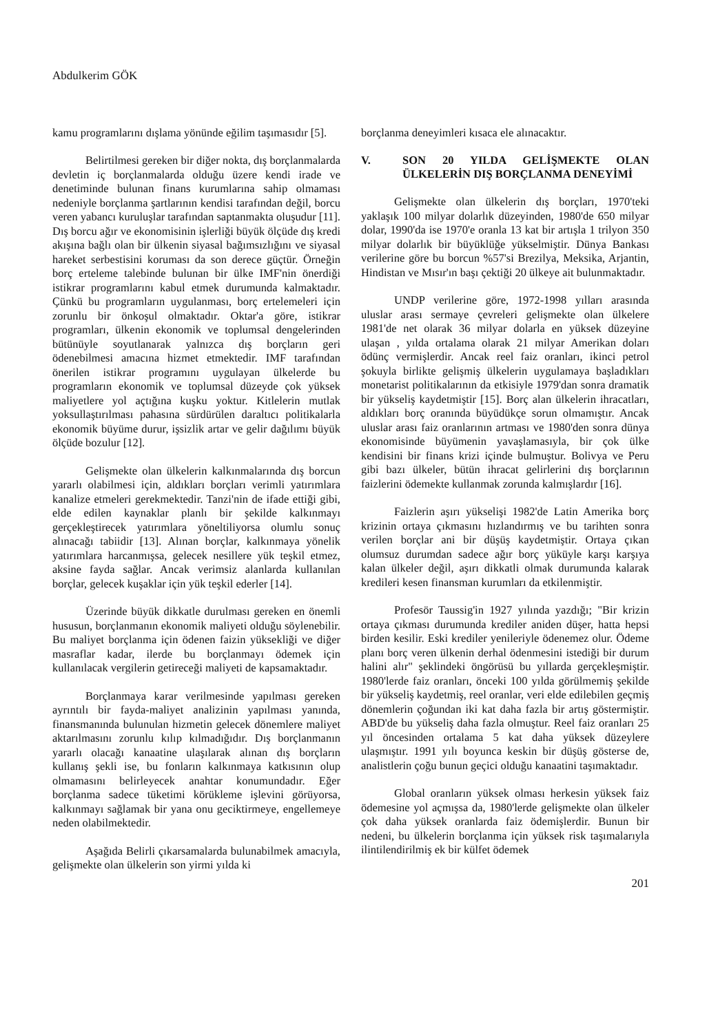Abdulkerim GÖK
kamu programlarını dışlama yönünde eğilim taşımasıdır [5].
Belirtilmesi gereken bir diğer nokta, dış borçlanmalarda devletin iç borçlanmalarda olduğu üzere kendi irade ve denetiminde bulunan finans kurumlarına sahip olmaması nedeniyle borçlanma şartlarının kendisi tarafından değil, borcu veren yabancı kuruluşlar tarafından saptanmakta oluşudur [11]. Dış borcu ağır ve ekonomisinin işlerliği büyük ölçüde dış kredi akışına bağlı olan bir ülkenin siyasal bağımsızlığını ve siyasal hareket serbestisini koruması da son derece güçtür. Örneğin borç erteleme talebinde bulunan bir ülke IMF'nin önerdiği istikrar programlarını kabul etmek durumunda kalmaktadır. Çünkü bu programların uygulanması, borç ertelemeleri için zorunlu bir önkoşul olmaktadır. Oktar'a göre, istikrar programları, ülkenin ekonomik ve toplumsal dengelerinden bütünüyle soyutlanarak yalnızca dış borçların geri ödenebilmesi amacına hizmet etmektedir. IMF tarafından önerilen istikrar programını uygulayan ülkelerde bu programların ekonomik ve toplumsal düzeyde çok yüksek maliyetlere yol açtığına kuşku yoktur. Kitlelerin mutlak yoksullaştırılması pahasına sürdürülen daraltıcı politikalarla ekonomik büyüme durur, işsizlik artar ve gelir dağılımı büyük ölçüde bozulur [12].
Gelişmekte olan ülkelerin kalkınmalarında dış borcun yararlı olabilmesi için, aldıkları borçları verimli yatırımlara kanalize etmeleri gerekmektedir. Tanzi'nin de ifade ettiği gibi, elde edilen kaynaklar planlı bir şekilde kalkınmayı gerçekleştirecek yatırımlara yöneltiliyorsa olumlu sonuç alınacağı tabiidir [13]. Alınan borçlar, kalkınmaya yönelik yatırımlara harcanmışsa, gelecek nesillere yük teşkil etmez, aksine fayda sağlar. Ancak verimsiz alanlarda kullanılan borçlar, gelecek kuşaklar için yük teşkil ederler [14].
Üzerinde büyük dikkatle durulması gereken en önemli hususun, borçlanmanın ekonomik maliyeti olduğu söylenebilir. Bu maliyet borçlanma için ödenen faizin yüksekliği ve diğer masraflar kadar, ilerde bu borçlanmayı ödemek için kullanılacak vergilerin getireceği maliyeti de kapsamaktadır.
Borçlanmaya karar verilmesinde yapılması gereken ayrıntılı bir fayda-maliyet analizinin yapılması yanında, finansmanında bulunulan hizmetin gelecek dönemlere maliyet aktarılmasını zorunlu kılıp kılmadığıdır. Dış borçlanmanın yararlı olacağı kanaatine ulaşılarak alınan dış borçların kullanış şekli ise, bu fonların kalkınmaya katkısının olup olmamasını belirleyecek anahtar konumundadır. Eğer borçlanma sadece tüketimi körükleme işlevini görüyorsa, kalkınmayı sağlamak bir yana onu geciktirmeye, engellemeye neden olabilmektedir.
Aşağıda Belirli çıkarsamalarda bulunabilmek amacıyla, gelişmekte olan ülkelerin son yirmi yılda ki
borçlanma deneyimleri kısaca ele alınacaktır.
V. SON 20 YILDA GELİŞMEKTE OLAN ÜLKELERİN DIŞ BORÇLANMA DENEYİMİ
Gelişmekte olan ülkelerin dış borçları, 1970'teki yaklaşık 100 milyar dolarlık düzeyinden, 1980'de 650 milyar dolar, 1990'da ise 1970'e oranla 13 kat bir artışla 1 trilyon 350 milyar dolarlık bir büyüklüğe yükselmiştir. Dünya Bankası verilerine göre bu borcun %57'si Brezilya, Meksika, Arjantin, Hindistan ve Mısır'ın başı çektiği 20 ülkeye ait bulunmaktadır.
UNDP verilerine göre, 1972-1998 yılları arasında uluslar arası sermaye çevreleri gelişmekte olan ülkelere 1981'de net olarak 36 milyar dolarla en yüksek düzeyine ulaşan , yılda ortalama olarak 21 milyar Amerikan doları ödünç vermişlerdir. Ancak reel faiz oranları, ikinci petrol şokuyla birlikte gelişmiş ülkelerin uygulamaya başladıkları monetarist politikalarının da etkisiyle 1979'dan sonra dramatik bir yükseliş kaydetmiştir [15]. Borç alan ülkelerin ihracatları, aldıkları borç oranında büyüdükçe sorun olmamıştır. Ancak uluslar arası faiz oranlarının artması ve 1980'den sonra dünya ekonomisinde büyümenin yavaşlamasıyla, bir çok ülke kendisini bir finans krizi içinde bulmuştur. Bolivya ve Peru gibi bazı ülkeler, bütün ihracat gelirlerini dış borçlarının faizlerini ödemekte kullanmak zorunda kalmışlardır [16].
Faizlerin aşırı yükselişi 1982'de Latin Amerika borç krizinin ortaya çıkmasını hızlandırmış ve bu tarihten sonra verilen borçlar ani bir düşüş kaydetmiştir. Ortaya çıkan olumsuz durumdan sadece ağır borç yüküyle karşı karşıya kalan ülkeler değil, aşırı dikkatli olmak durumunda kalarak kredileri kesen finansman kurumları da etkilenmiştir.
Profesör Taussig'in 1927 yılında yazdığı; "Bir krizin ortaya çıkması durumunda krediler aniden düşer, hatta hepsi birden kesilir. Eski krediler yenileriyle ödenemez olur. Ödeme planı borç veren ülkenin derhal ödenmesini istediği bir durum halini alır" şeklindeki öngörüsü bu yıllarda gerçekleşmiştir. 1980'lerde faiz oranları, önceki 100 yılda görülmemiş şekilde bir yükseliş kaydetmiş, reel oranlar, veri elde edilebilen geçmiş dönemlerin çoğundan iki kat daha fazla bir artış göstermiştir. ABD'de bu yükseliş daha fazla olmuştur. Reel faiz oranları 25 yıl öncesinden ortalama 5 kat daha yüksek düzeylere ulaşmıştır. 1991 yılı boyunca keskin bir düşüş gösterse de, analistlerin çoğu bunun geçici olduğu kanaatini taşımaktadır.
Global oranların yüksek olması herkesin yüksek faiz ödemesine yol açmışsa da, 1980'lerde gelişmekte olan ülkeler çok daha yüksek oranlarda faiz ödemişlerdir. Bunun bir nedeni, bu ülkelerin borçlanma için yüksek risk taşımalarıyla ilintilendirilmiş ek bir külfet ödemek
201